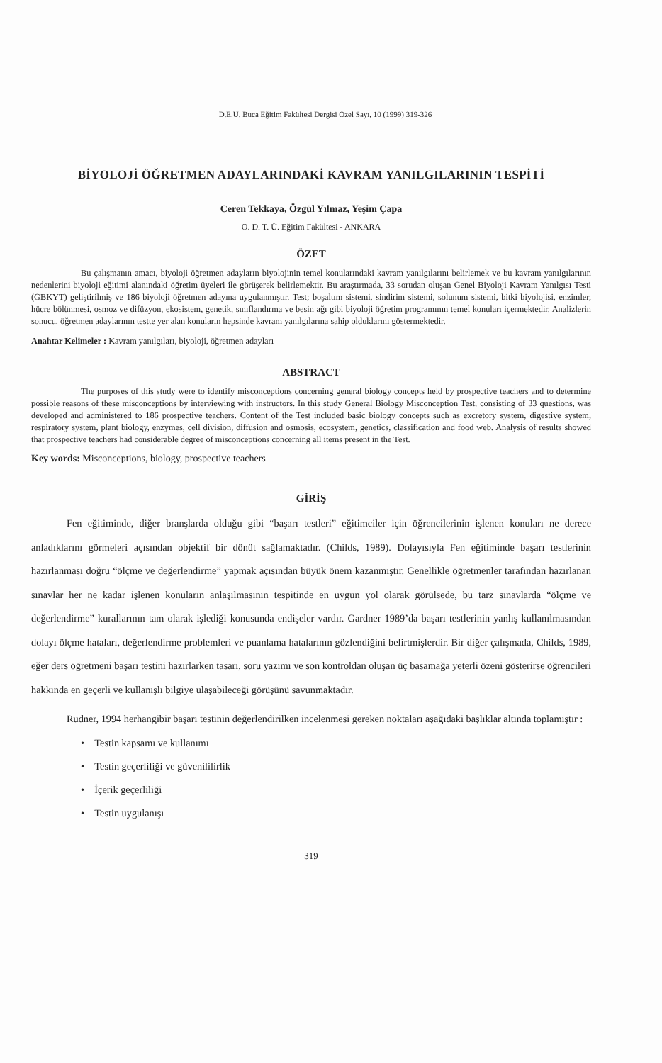D.E.Ü. Buca Eğitim Fakültesi Dergisi Özel Sayı, 10 (1999) 319-326
BİYOLOJİ ÖĞRETMEN ADAYLARINDAKİ KAVRAM YANILGILARININ TESPİTİ
Ceren Tekkaya, Özgül Yılmaz, Yeşim Çapa
O. D. T. Ü. Eğitim Fakültesi - ANKARA
ÖZET
Bu çalışmanın amacı, biyoloji öğretmen adayların biyolojinin temel konularındaki kavram yanılgılarını belirlemek ve bu kavram yanılgılarının nedenlerini biyoloji eğitimi alanındaki öğretim üyeleri ile görüşerek belirlemektir. Bu araştırmada, 33 sorudan oluşan Genel Biyoloji Kavram Yanılgısı Testi (GBKYT) geliştirilmiş ve 186 biyoloji öğretmen adayına uygulanmıştır. Test; boşaltım sistemi, sindirim sistemi, solunum sistemi, bitki biyolojisi, enzimler, hücre bölünmesi, osmoz ve difüzyon, ekosistem, genetik, sınıflandırma ve besin ağı gibi biyoloji öğretim programının temel konuları içermektedir. Analizlerin sonucu, öğretmen adaylarının testte yer alan konuların hepsinde kavram yanılgılarına sahip olduklarını göstermektedir.
Anahtar Kelimeler : Kavram yanılgıları, biyoloji, öğretmen adayları
ABSTRACT
The purposes of this study were to identify misconceptions concerning general biology concepts held by prospective teachers and to determine possible reasons of these misconceptions by interviewing with instructors. In this study General Biology Misconception Test, consisting of 33 questions, was developed and administered to 186 prospective teachers. Content of the Test included basic biology concepts such as excretory system, digestive system, respiratory system, plant biology, enzymes, cell division, diffusion and osmosis, ecosystem, genetics, classification and food web. Analysis of results showed that prospective teachers had considerable degree of misconceptions concerning all items present in the Test.
Key words: Misconceptions, biology, prospective teachers
GİRİŞ
Fen eğitiminde, diğer branşlarda olduğu gibi “başarı testleri” eğitimciler için öğrencilerinin işlenen konuları ne derece anladıklarını görmeleri açısından objektif bir dönüt sağlamaktadır. (Childs, 1989). Dolayısıyla Fen eğitiminde başarı testlerinin hazırlanması doğru “ölçme ve değerlendirme” yapmak açısından büyük önem kazanmıştır. Genellikle öğretmenler tarafından hazırlanan sınavlar her ne kadar işlenen konuların anlaşılmasının tespitinde en uygun yol olarak görülsede, bu tarz sınavlarda “ölçme ve değerlendirme” kurallarının tam olarak işlediği konusunda endişeler vardır. Gardner 1989’da başarı testlerinin yanlış kullanılmasından dolayı ölçme hataları, değerlendirme problemleri ve puanlama hatalarının gözlendiğini belirtmişlerdir. Bir diğer çalışmada, Childs, 1989, eğer ders öğretmeni başarı testini hazırlarken tasarı, soru yazımı ve son kontroldan oluşan üç basamağa yeterli özeni gösterirse öğrencileri hakkında en geçerli ve kullanışlı bilgiye ulaşabileceği görüşünü savunmaktadır.
Rudner, 1994 herhangibir başarı testinin değerlendirilken incelenmesi gereken noktaları aşağıdaki başlıklar altında toplamıştır :
• Testin kapsamı ve kullanımı
• Testin geçerliliği ve güvenililirlik
• İçerik geçerliliği
• Testin uygulanışı
319